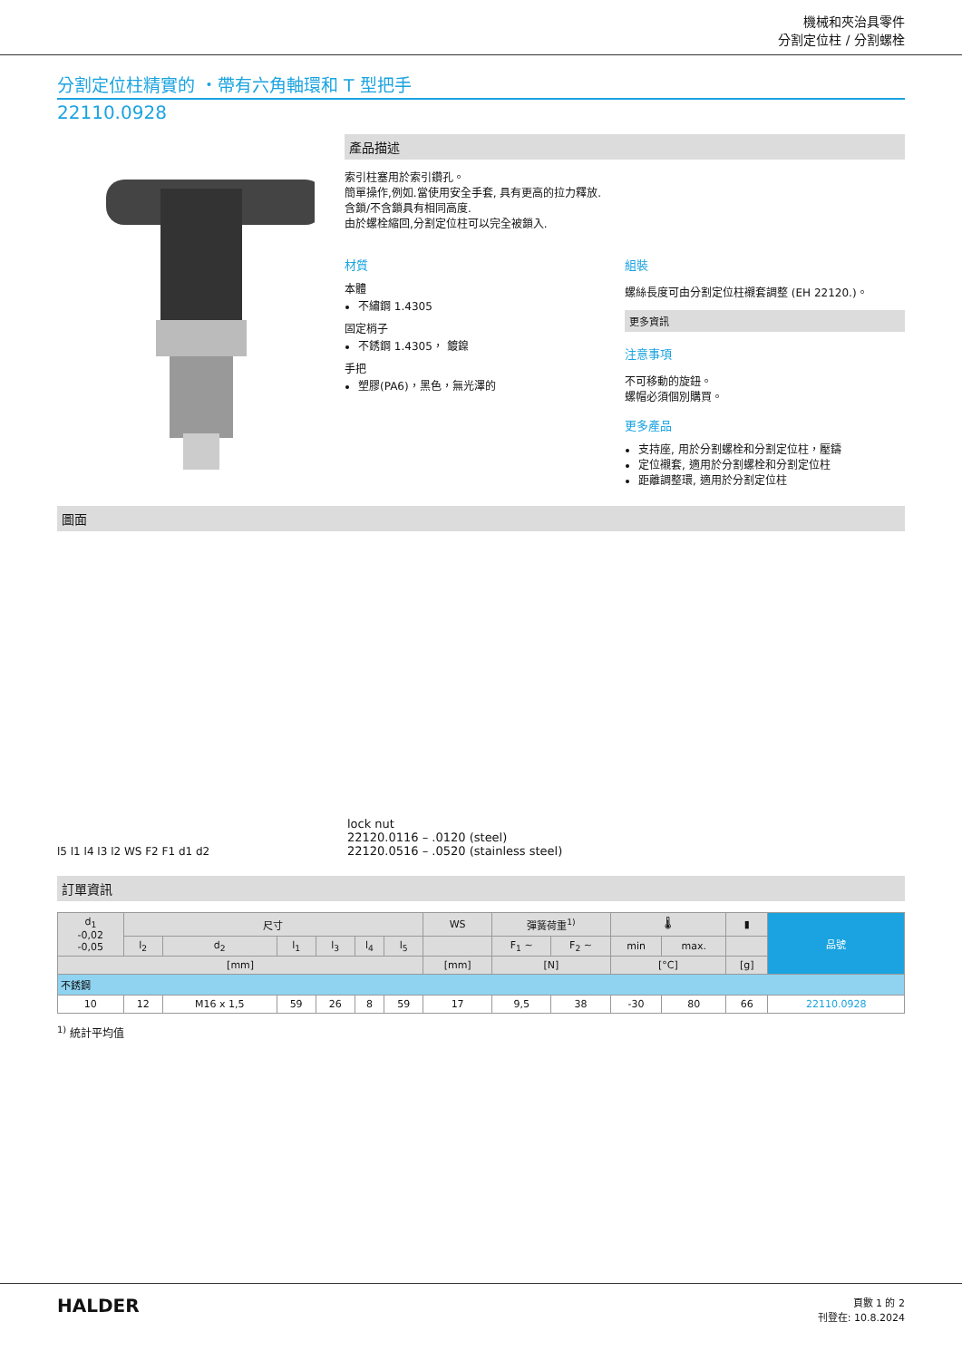機械和夾治具零件
分割定位柱 / 分割螺栓
分割定位柱精實的 ・帶有六角軸環和 T 型把手
22110.0928
產品描述
索引柱塞用於索引鑽孔。
簡單操作,例如.當使用安全手套, 具有更高的拉力釋放.
含鎖/不含鎖具有相同高度.
由於螺栓縮回,分割定位柱可以完全被鎖入.
材質
本體
不繡鋼 1.4305
固定梢子
不銹鋼 1.4305， 鍍鎳
手把
塑膠(PA6)，黑色，無光澤的
組裝
螺絲長度可由分割定位柱襯套調整 (EH 22120.)。
更多資訊
注意事項
不可移動的旋鈕。
螺帽必須個別購買。
更多產品
支持座, 用於分割螺栓和分割定位柱，壓鑄
定位襯套, 適用於分割螺栓和分割定位柱
距離調整環, 適用於分割定位柱
圖面
l5 l1 l4 l3 l2 WS F2 F1 d1 d2
lock nut
22120.0116 – .0120 (steel)
22120.0516 – .0520 (stainless steel)
訂單資訊
| d<sub>1</sub> -0,02 -0,05 | 尺寸 | | | | | | WS | 彈簧荷重<sup>1)</sup> | | 🌡 | | ▮ | 品號 |
| --- | --- | --- | --- | --- | --- | --- | --- | --- | --- | --- | --- | --- | --- |
| | l<sub>2</sub> | d<sub>2</sub> | l<sub>1</sub> | l<sub>3</sub> | l<sub>4</sub> | l<sub>5</sub> | | F<sub>1</sub> ~ | F<sub>2</sub> ~ | min | max. | | |
| [mm] | | | | | | | [mm] | [N] | | [°C] | | [g] | |
| 不銹鋼 | | | | | | | | | | | | | |
| 10 | 12 | M16 x 1,5 | 59 | 26 | 8 | 59 | 17 | 9,5 | 38 | -30 | 80 | 66 | 22110.0928 |
<sup>1)</sup> 統計平均值
HALDER
頁數 1 的 2
刊登在: 10.8.2024